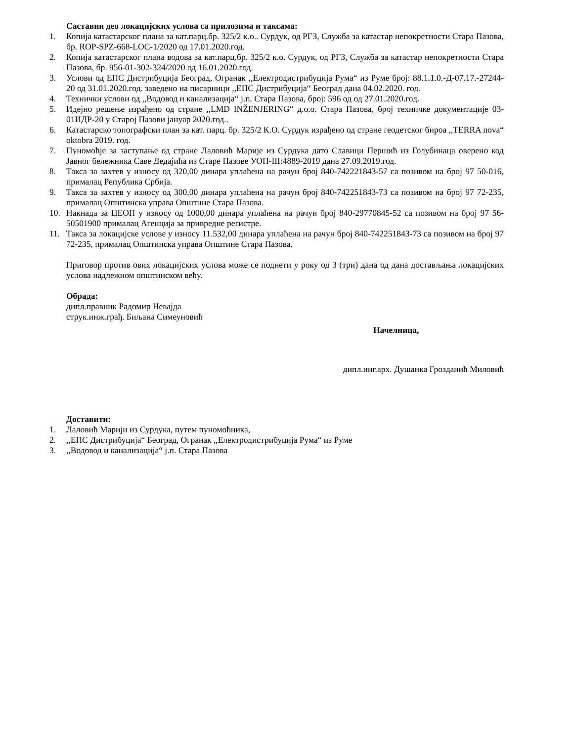Саставни део локацијских услова са прилозима и таксама:
1. Копија катастарског плана за кат.парц.бр. 325/2 к.о.. Сурдук, од РГЗ, Служба за катастар непокретности Стара Пазова, бр. ROP-SPZ-668-LOC-1/2020 од 17.01.2020.год.
2. Копија катастарског плана водова за кат.парц.бр. 325/2 к.о. Сурдук, од РГЗ, Служба за катастар непокретности Стара Пазова, бр. 956-01-302-324/2020 од 16.01.2020.год.
3. Услови од ЕПС Дистрибуција Београд, Огранак ,,Електродистрибуција Рума“ из Руме број: 88.1.1.0.-Д-07.17.-27244-20 од 31.01.2020.год. заведено на писарници ,,ЕПС Дистрибуција“ Београд дана 04.02.2020. год.
4. Технички услови од ,,Водовод и канализација“ ј.п. Стара Пазова, број: 596 од од 27.01.2020.год.
5. Идејно решење израђено од стране ,,LMD INŽENJERING“ д.о.о. Стара Пазова, број техничке документације 03-01ИДР-20 у Старој Пазови јануар 2020.год..
6. Катастарско топографски план за кат. парц. бр. 325/2 К.О. Сурдук израђено од стране геодетског бироа ,,TERRA nova“ oktobra 2019. год.
7. Пуномоћје за заступање од стране Лаловић Марије из Сурдука дато Славици Першић из Голубинаца оверено код Јавног бележника Саве Дедајића из Старе Пазове УОП-III:4889-2019 дана 27.09.2019.год.
8. Такса за захтев у износу од 320,00 динара уплаћена на рачун број 840-742221843-57 са позивом на број 97 50-016, прималац Република Србија.
9. Такса за захтев у износу од 300,00 динара уплаћена на рачун број 840-742251843-73 са позивом на број 97 72-235, прималац Општинска управа Општине Стара Пазова.
10. Накнада за ЦЕОП у износу од 1000,00 динара уплаћена на рачун број 840-29770845-52 са позивом на број 97 56-50501900 прималац Агенција за привредне регистре.
11. Такса за локацијске услове у износу 11.532,00 динара уплаћена на рачун број 840-742251843-73 са позивом на број 97 72-235, прималац Општинска управа Општине Стара Пазова.
Приговор против ових локацијских услова може се поднети у року од 3 (три) дана од дана достављања локацијских услова надлежном општинском већу.
Обрада:
дипл.правник Радомир Невајда
струк.инж.грађ. Биљана Симеуновић
Начелница,
дипл.инг.арх. Душанка Грозданић Миловић
Доставити:
1. Лаловић Марији из Сурдука, путем пуномоћника,
2.,,ЕПС Дистрибуција“ Београд, Огранак ,,Електродистрибуција Рума“ из Руме
3.,,Водовод и канализација“ ј.п. Стара Пазова